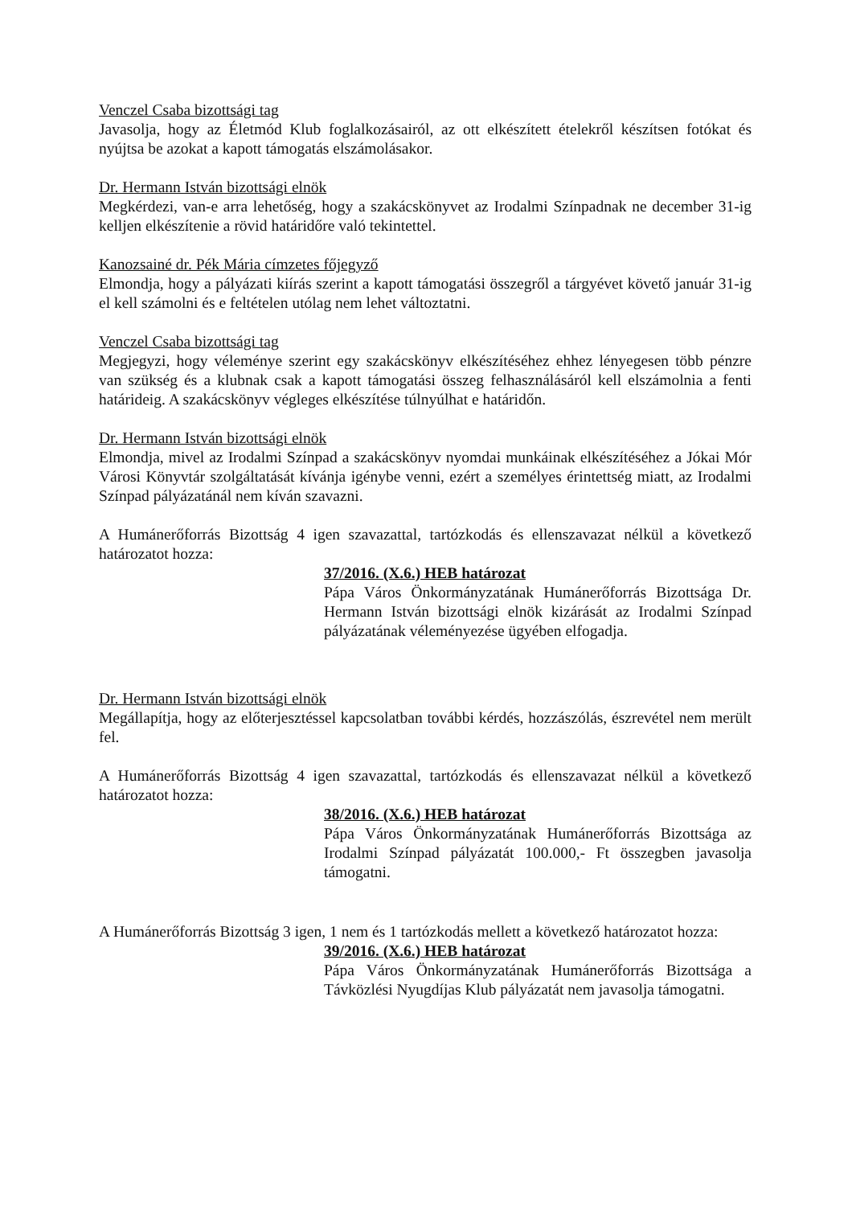Venczel Csaba bizottsági tag
Javasolja, hogy az Életmód Klub foglalkozásairól, az ott elkészített ételekről készítsen fotókat és nyújtsa be azokat a kapott támogatás elszámolásakor.
Dr. Hermann István bizottsági elnök
Megkérdezi, van-e arra lehetőség, hogy a szakácskönyvet az Irodalmi Színpadnak ne december 31-ig kelljen elkészítenie a rövid határidőre való tekintettel.
Kanozsainé dr. Pék Mária címzetes főjegyző
Elmondja, hogy a pályázati kiírás szerint a kapott támogatási összegről a tárgyévet követő január 31-ig el kell számolni és e feltételen utólag nem lehet változtatni.
Venczel Csaba bizottsági tag
Megjegyzi, hogy véleménye szerint egy szakácskönyv elkészítéséhez ehhez lényegesen több pénzre van szükség és a klubnak csak a kapott támogatási összeg felhasználásáról kell elszámolnia a fenti határideig. A szakácskönyv végleges elkészítése túlnyúlhat e határidőn.
Dr. Hermann István bizottsági elnök
Elmondja, mivel az Irodalmi Színpad a szakácskönyv nyomdai munkáinak elkészítéséhez a Jókai Mór Városi Könyvtár szolgáltatását kívánja igénybe venni, ezért a személyes érintettség miatt, az Irodalmi Színpad pályázatánál nem kíván szavazni.
A Humánerőforrás Bizottság 4 igen szavazattal, tartózkodás és ellenszavazat nélkül a következő határozatot hozza:
37/2016. (X.6.) HEB határozat
Pápa Város Önkormányzatának Humánerőforrás Bizottsága Dr. Hermann István bizottsági elnök kizárását az Irodalmi Színpad pályázatának véleményezése ügyében elfogadja.
Dr. Hermann István bizottsági elnök
Megállapítja, hogy az előterjesztéssel kapcsolatban további kérdés, hozzászólás, észrevétel nem merült fel.
A Humánerőforrás Bizottság 4 igen szavazattal, tartózkodás és ellenszavazat nélkül a következő határozatot hozza:
38/2016. (X.6.) HEB határozat
Pápa Város Önkormányzatának Humánerőforrás Bizottsága az Irodalmi Színpad pályázatát 100.000,- Ft összegben javasolja támogatni.
A Humánerőforrás Bizottság 3 igen, 1 nem és 1 tartózkodás mellett a következő határozatot hozza:
39/2016. (X.6.) HEB határozat
Pápa Város Önkormányzatának Humánerőforrás Bizottsága a Távközlési Nyugdíjas Klub pályázatát nem javasolja támogatni.